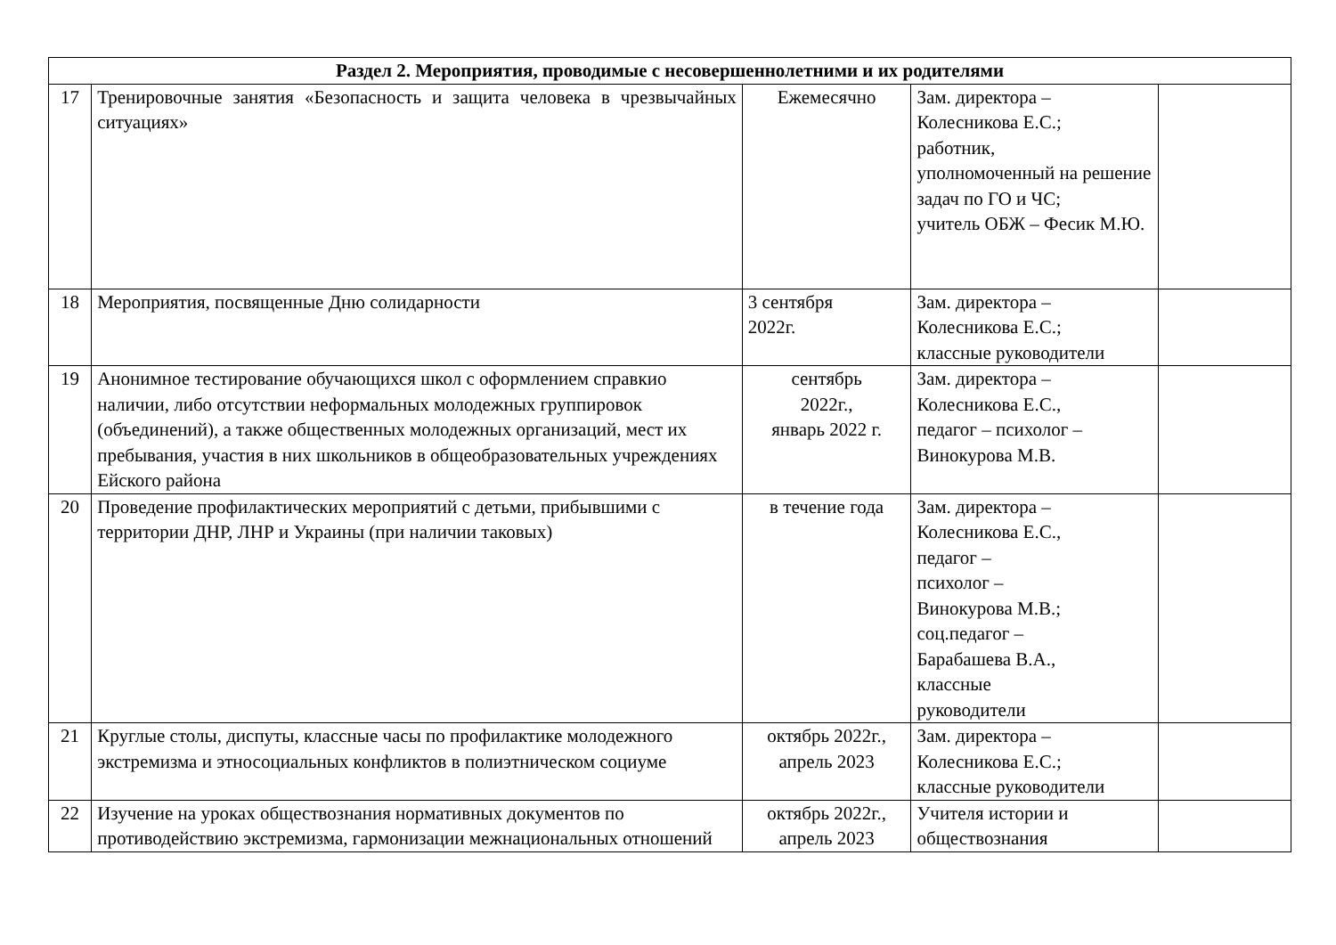| Раздел 2. Мероприятия, проводимые с несовершеннолетними и их родителями | | | | |
| --- | --- | --- | --- | --- |
| 17 | Тренировочные занятия «Безопасность и защита человека в чрезвычайных ситуациях» | Ежемесячно | Зам. директора – Колесникова Е.С.; работник, уполномоченный на решение задач по ГО и ЧС; учитель ОБЖ – Фесик М.Ю. | |
| 18 | Мероприятия, посвященные Дню солидарности | 3 сентября 2022г. | Зам. директора – Колесникова Е.С.; классные руководители | |
| 19 | Анонимное тестирование обучающихся школ с оформлением справкио наличии, либо отсутствии неформальных молодежных группировок (объединений), а также общественных молодежных организаций, мест их пребывания, участия в них школьников в общеобразовательных учреждениях Ейского района | сентябрь 2022г., январь 2022 г. | Зам. директора – Колесникова Е.С., педагог – психолог – Винокурова М.В. | |
| 20 | Проведение профилактических мероприятий с детьми, прибывшими с территории ДНР, ЛНР и Украины (при наличии таковых) | в течение года | Зам. директора – Колесникова Е.С., педагог – психолог – Винокурова М.В.; соц.педагог – Барабашева В.А., классные руководители | |
| 21 | Круглые столы, диспуты, классные часы по профилактике молодежного экстремизма и этносоциальных конфликтов в полиэтническом социуме | октябрь 2022г., апрель 2023 | Зам. директора – Колесникова Е.С.; классные руководители | |
| 22 | Изучение на уроках обществознания нормативных документов по противодействию экстремизма, гармонизации межнациональных отношений | октябрь 2022г., апрель 2023 | Учителя истории и обществознания | |